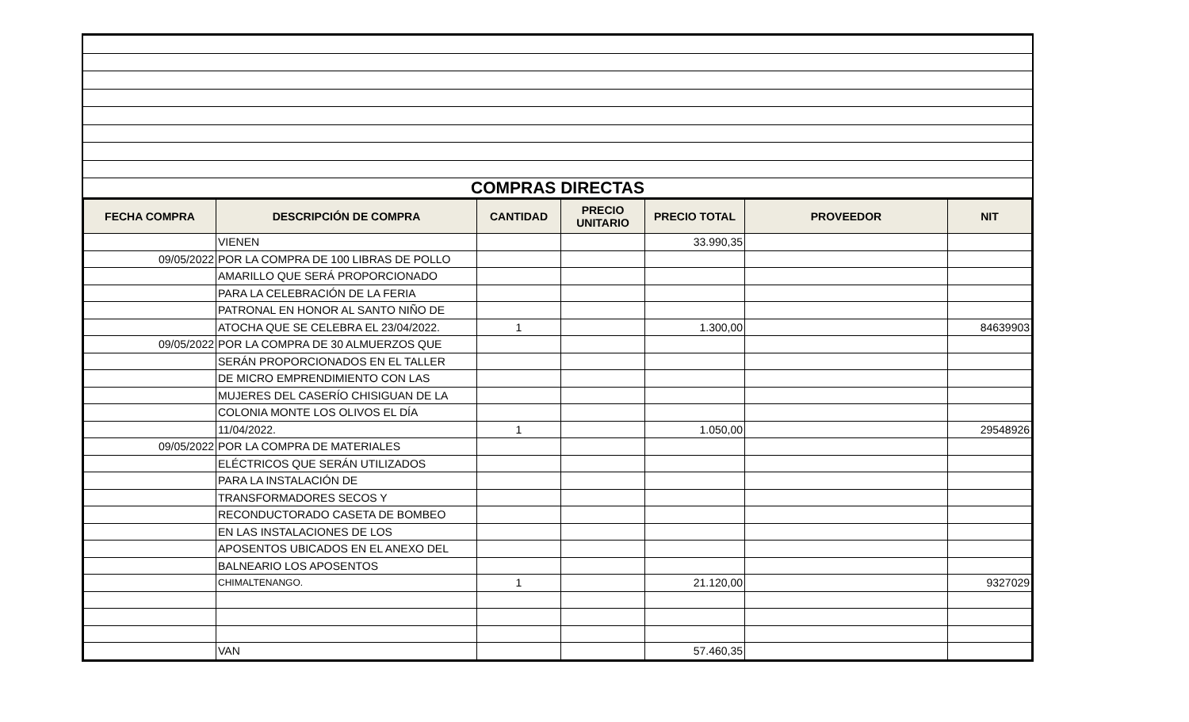| COMPRAS DIRECTAS |
| FECHA COMPRA | DESCRIPCIÓN DE COMPRA | CANTIDAD | PRECIO UNITARIO | PRECIO TOTAL | PROVEEDOR | NIT |
| --- | --- | --- | --- | --- | --- | --- |
| | VIENEN | | | 33.990,35 | | |
| 09/05/2022 | POR LA COMPRA DE 100 LIBRAS DE POLLO | | | | | |
| | AMARILLO QUE SERÁ PROPORCIONADO | | | | | |
| | PARA LA CELEBRACIÓN DE LA FERIA | | | | | |
| | PATRONAL EN HONOR AL SANTO NIÑO DE | | | | | |
| | ATOCHA QUE SE CELEBRA EL 23/04/2022. | 1 | | 1.300,00 | | 84639903 |
| 09/05/2022 | POR LA COMPRA DE 30 ALMUERZOS QUE | | | | | |
| | SERÁN PROPORCIONADOS EN EL TALLER | | | | | |
| | DE MICRO EMPRENDIMIENTO CON LAS | | | | | |
| | MUJERES DEL CASERÍO CHISIGUAN DE LA | | | | | |
| | COLONIA MONTE LOS OLIVOS EL DÍA | | | | | |
| | 11/04/2022. | 1 | | 1.050,00 | | 29548926 |
| 09/05/2022 | POR LA COMPRA DE MATERIALES | | | | | |
| | ELÉCTRICOS QUE SERÁN UTILIZADOS | | | | | |
| | PARA LA INSTALACIÓN DE | | | | | |
| | TRANSFORMADORES SECOS Y | | | | | |
| | RECONDUCTORADO CASETA DE BOMBEO | | | | | |
| | EN LAS INSTALACIONES DE LOS | | | | | |
| | APOSENTOS UBICADOS EN EL ANEXO DEL | | | | | |
| | BALNEARIO LOS APOSENTOS | | | | | |
| | CHIMALTENANGO. | 1 | | 21.120,00 | | 9327029 |
| | VAN | | | 57.460,35 | | |